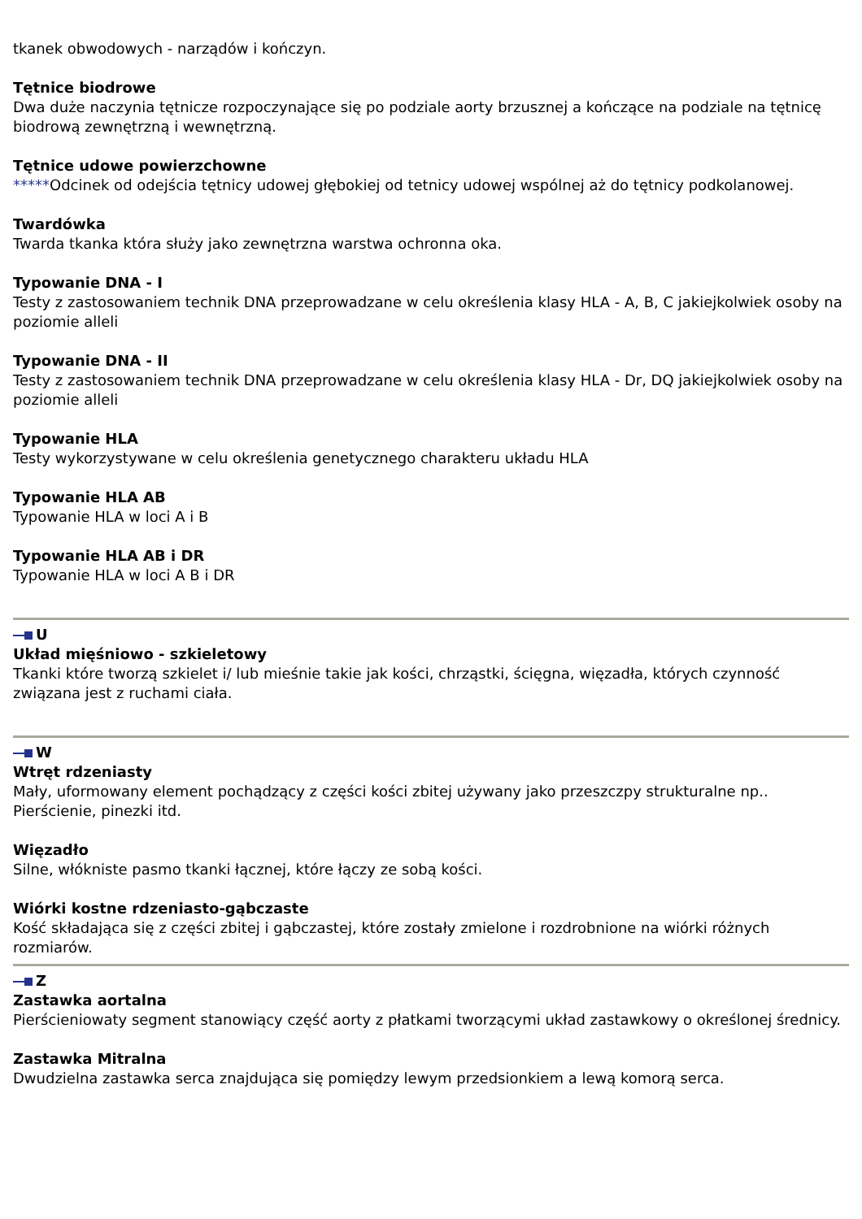tkanek obwodowych - narządów i kończyn.
Tętnice biodrowe
Dwa duże naczynia tętnicze rozpoczynające się po podziale aorty brzusznej a kończące na podziale na tętnicę biodrową zewnętrzną i wewnętrzną.
Tętnice udowe powierzchowne
*****Odcinek od odejścia tętnicy udowej głębokiej od tetnicy udowej wspólnej aż do tętnicy podkolanowej.
Twardówka
Twarda tkanka która służy jako zewnętrzna warstwa ochronna oka.
Typowanie DNA - I
Testy z zastosowaniem technik DNA przeprowadzane w celu określenia klasy HLA - A, B, C jakiejkolwiek osoby na poziomie alleli
Typowanie DNA - II
Testy z zastosowaniem technik DNA przeprowadzane w celu określenia klasy HLA - Dr, DQ jakiejkolwiek osoby na poziomie alleli
Typowanie HLA
Testy wykorzystywane w celu określenia genetycznego charakteru układu HLA
Typowanie HLA AB
Typowanie HLA w loci A i B
Typowanie HLA AB i DR
Typowanie HLA w loci A B i DR
U
Układ mięśniowo - szkieletowy
Tkanki które tworzą szkielet i/ lub mieśnie takie jak kości, chrząstki, ścięgna, więzadła, których czynność związana jest z ruchami ciała.
W
Wtręt rdzeniasty
Mały, uformowany element pochądzący z części kości zbitej używany jako przeszczpy strukturalne np.. Pierścienie, pinezki itd.
Więzadło
Silne, włókniste pasmo tkanki łącznej, które łączy ze sobą kości.
Wiórki kostne rdzeniasto-gąbczaste
Kość składająca się z części zbitej i gąbczastej, które zostały zmielone i rozdrobnione na wiórki różnych rozmiarów.
Z
Zastawka aortalna
Pierścieniowaty segment stanowiący część aorty z płatkami tworzącymi układ zastawkowy o określonej średnicy.
Zastawka Mitralna
Dwudzielna zastawka serca znajdująca się pomiędzy lewym przedsionkiem a lewą komorą serca.